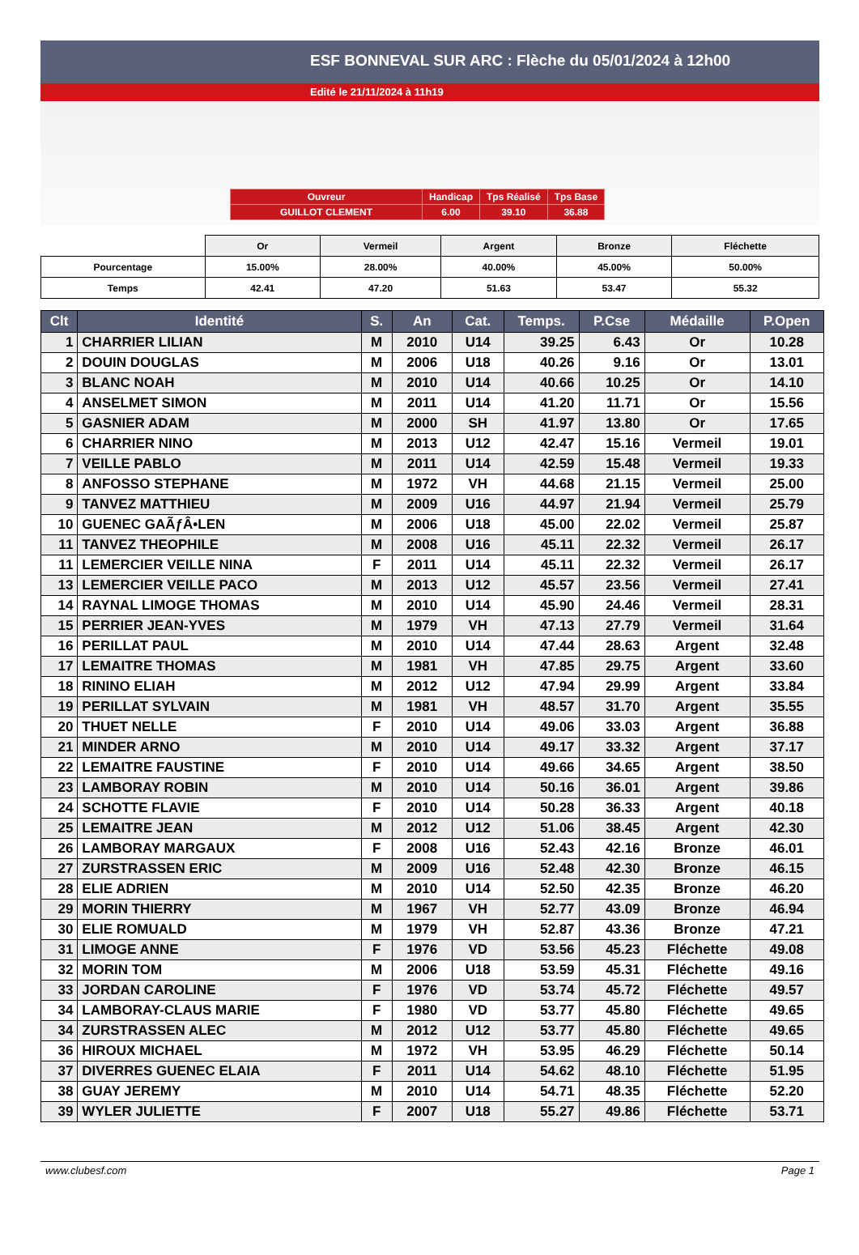ESF BONNEVAL SUR ARC : Flèche du 05/01/2024 à 12h00
Edité le 21/11/2024 à 11h19
| Ouvreur | Handicap | Tps Réalisé | Tps Base |
| GUILLOT CLEMENT | 6.00 | 39.10 | 36.88 |
| | Or | Vermeil | Argent | Bronze | Fléchette |
| Pourcentage | 15.00% | 28.00% | 40.00% | 45.00% | 50.00% |
| Temps | 42.41 | 47.20 | 51.63 | 53.47 | 55.32 |
| Clt | Identité | S. | An | Cat. | Temps. | P.Cse | Médaille | P.Open |
| --- | --- | --- | --- | --- | --- | --- | --- | --- |
| 1 | CHARRIER LILIAN | M | 2010 | U14 | 39.25 | 6.43 | Or | 10.28 |
| 2 | DOUIN DOUGLAS | M | 2006 | U18 | 40.26 | 9.16 | Or | 13.01 |
| 3 | BLANC NOAH | M | 2010 | U14 | 40.66 | 10.25 | Or | 14.10 |
| 4 | ANSELMET SIMON | M | 2011 | U14 | 41.20 | 11.71 | Or | 15.56 |
| 5 | GASNIER ADAM | M | 2000 | SH | 41.97 | 13.80 | Or | 17.65 |
| 6 | CHARRIER NINO | M | 2013 | U12 | 42.47 | 15.16 | Vermeil | 19.01 |
| 7 | VEILLE PABLO | M | 2011 | U14 | 42.59 | 15.48 | Vermeil | 19.33 |
| 8 | ANFOSSO STEPHANE | M | 1972 | VH | 44.68 | 21.15 | Vermeil | 25.00 |
| 9 | TANVEZ MATTHIEU | M | 2009 | U16 | 44.97 | 21.94 | Vermeil | 25.79 |
| 10 | GUENEC GAÃƒÂ•LEN | M | 2006 | U18 | 45.00 | 22.02 | Vermeil | 25.87 |
| 11 | TANVEZ THEOPHILE | M | 2008 | U16 | 45.11 | 22.32 | Vermeil | 26.17 |
| 11 | LEMERCIER VEILLE NINA | F | 2011 | U14 | 45.11 | 22.32 | Vermeil | 26.17 |
| 13 | LEMERCIER VEILLE PACO | M | 2013 | U12 | 45.57 | 23.56 | Vermeil | 27.41 |
| 14 | RAYNAL LIMOGE THOMAS | M | 2010 | U14 | 45.90 | 24.46 | Vermeil | 28.31 |
| 15 | PERRIER JEAN-YVES | M | 1979 | VH | 47.13 | 27.79 | Vermeil | 31.64 |
| 16 | PERILLAT PAUL | M | 2010 | U14 | 47.44 | 28.63 | Argent | 32.48 |
| 17 | LEMAITRE THOMAS | M | 1981 | VH | 47.85 | 29.75 | Argent | 33.60 |
| 18 | RININO ELIAH | M | 2012 | U12 | 47.94 | 29.99 | Argent | 33.84 |
| 19 | PERILLAT SYLVAIN | M | 1981 | VH | 48.57 | 31.70 | Argent | 35.55 |
| 20 | THUET NELLE | F | 2010 | U14 | 49.06 | 33.03 | Argent | 36.88 |
| 21 | MINDER ARNO | M | 2010 | U14 | 49.17 | 33.32 | Argent | 37.17 |
| 22 | LEMAITRE FAUSTINE | F | 2010 | U14 | 49.66 | 34.65 | Argent | 38.50 |
| 23 | LAMBORAY ROBIN | M | 2010 | U14 | 50.16 | 36.01 | Argent | 39.86 |
| 24 | SCHOTTE FLAVIE | F | 2010 | U14 | 50.28 | 36.33 | Argent | 40.18 |
| 25 | LEMAITRE JEAN | M | 2012 | U12 | 51.06 | 38.45 | Argent | 42.30 |
| 26 | LAMBORAY MARGAUX | F | 2008 | U16 | 52.43 | 42.16 | Bronze | 46.01 |
| 27 | ZURSTRASSEN ERIC | M | 2009 | U16 | 52.48 | 42.30 | Bronze | 46.15 |
| 28 | ELIE ADRIEN | M | 2010 | U14 | 52.50 | 42.35 | Bronze | 46.20 |
| 29 | MORIN THIERRY | M | 1967 | VH | 52.77 | 43.09 | Bronze | 46.94 |
| 30 | ELIE ROMUALD | M | 1979 | VH | 52.87 | 43.36 | Bronze | 47.21 |
| 31 | LIMOGE ANNE | F | 1976 | VD | 53.56 | 45.23 | Fléchette | 49.08 |
| 32 | MORIN TOM | M | 2006 | U18 | 53.59 | 45.31 | Fléchette | 49.16 |
| 33 | JORDAN CAROLINE | F | 1976 | VD | 53.74 | 45.72 | Fléchette | 49.57 |
| 34 | LAMBORAY-CLAUS MARIE | F | 1980 | VD | 53.77 | 45.80 | Fléchette | 49.65 |
| 34 | ZURSTRASSEN ALEC | M | 2012 | U12 | 53.77 | 45.80 | Fléchette | 49.65 |
| 36 | HIROUX MICHAEL | M | 1972 | VH | 53.95 | 46.29 | Fléchette | 50.14 |
| 37 | DIVERRES GUENEC ELAIA | F | 2011 | U14 | 54.62 | 48.10 | Fléchette | 51.95 |
| 38 | GUAY JEREMY | M | 2010 | U14 | 54.71 | 48.35 | Fléchette | 52.20 |
| 39 | WYLER JULIETTE | F | 2007 | U18 | 55.27 | 49.86 | Fléchette | 53.71 |
www.clubesf.com Page 1